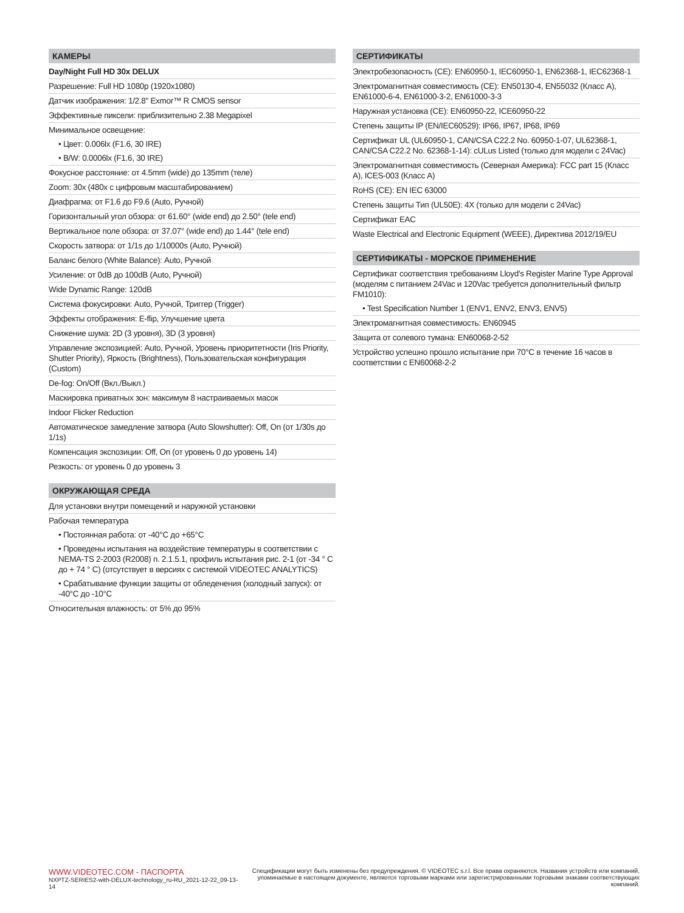КАМЕРЫ
Day/Night Full HD 30x DELUX
Разрешение: Full HD 1080p (1920x1080)
Датчик изображения: 1/2.8" Exmor™ R CMOS sensor
Эффективные пиксели: приблизительно 2.38 Megapixel
Минимальное освещение:
• Цвет: 0.006lx (F1.6, 30 IRE)
• B/W: 0.0006lx (F1.6, 30 IRE)
Фокусное расстояние: от 4.5mm (wide) до 135mm (теле)
Zoom: 30x (480x с цифровым масштабированием)
Диафрагма: от F1.6 до F9.6 (Auto, Ручной)
Горизонтальный угол обзора: от 61.60° (wide end) до 2.50° (tele end)
Вертикальное поле обзора: от 37.07° (wide end) до 1.44° (tele end)
Скорость затвора: от 1/1s до 1/10000s (Auto, Ручной)
Баланс белого (White Balance): Auto, Ручной
Усиление: от 0dB до 100dB (Auto, Ручной)
Wide Dynamic Range: 120dB
Система фокусировки: Auto, Ручной, Триггер (Trigger)
Эффекты отображения: E-flip, Улучшение цвета
Снижение шума: 2D (3 уровня), 3D (3 уровня)
Управление экспозицией: Auto, Ручной, Уровень приоритетности (Iris Priority, Shutter Priority), Яркость (Brightness), Пользовательская конфигурация (Custom)
De-fog: On/Off (Вкл./Выкл.)
Маскировка приватных зон: максимум 8 настраиваемых масок
Indoor Flicker Reduction
Автоматическое замедление затвора (Auto Slowshutter): Off, On (от 1/30s до 1/1s)
Компенсация экспозиции: Off, On (от уровень 0 до уровень 14)
Резкость: от уровень 0 до уровень 3
ОКРУЖАЮЩАЯ СРЕДА
Для установки внутри помещений и наружной установки
Рабочая температура
• Постоянная работа: от -40°C до +65°C
• Проведены испытания на воздействие температуры в соответствии с NEMA-TS 2-2003 (R2008) п. 2.1.5.1, профиль испытания рис. 2-1 (от -34 ° C до + 74 ° C) (отсутствует в версиях с системой VIDEOTEC ANALYTICS)
• Срабатывание функции защиты от обледенения (холодный запуск): от -40°C до -10°C
Относительная влажность: от 5% до 95%
СЕРТИФИКАТЫ
Электробезопасность (CE): EN60950-1, IEC60950-1, EN62368-1, IEC62368-1
Электромагнитная совместимость (CE): EN50130-4, EN55032 (Класс A), EN61000-6-4, EN61000-3-2, EN61000-3-3
Наружная установка (CE): EN60950-22, ICE60950-22
Степень защиты IP (EN/IEC60529): IP66, IP67, IP68, IP69
Сертификат UL (UL60950-1, CAN/CSA C22.2 No. 60950-1-07, UL62368-1, CAN/CSA C22.2 No. 62368-1-14): cULus Listed (только для модели с 24Vac)
Электромагнитная совместимость (Северная Америка): FCC part 15 (Класс A), ICES-003 (Класс A)
RoHS (CE): EN IEC 63000
Степень защиты Тип (UL50E): 4X (только для модели с 24Vac)
Сертификат EAC
Waste Electrical and Electronic Equipment (WEEE), Директива 2012/19/EU
СЕРТИФИКАТЫ - МОРСКОЕ ПРИМЕНЕНИЕ
Сертификат соответствия требованиям Lloyd's Register Marine Type Approval (моделям с питанием 24Vac и 120Vac требуется дополнительный фильтр FM1010):
• Test Specification Number 1 (ENV1, ENV2, ENV3, ENV5)
Электромагнитная совместимость: EN60945
Защита от солевого тумана: EN60068-2-52
Устройство успешно прошло испытание при 70°C в течение 16 часов в соответствии с EN60068-2-2
WWW.VIDEOTEC.COM - ПАСПОРТА
NXPTZ-SERIES2-with-DELUX-technology_ru-RU_2021-12-22_09-13-14
Спецификации могут быть изменены без предупреждения. © VIDEOTEC s.r.l. Все права охраняются. Названия устройств или компаний,
упоминаемые в настоящем документе, являются торговыми марками или зарегистрированными торговыми знаками соответствующих компаний.